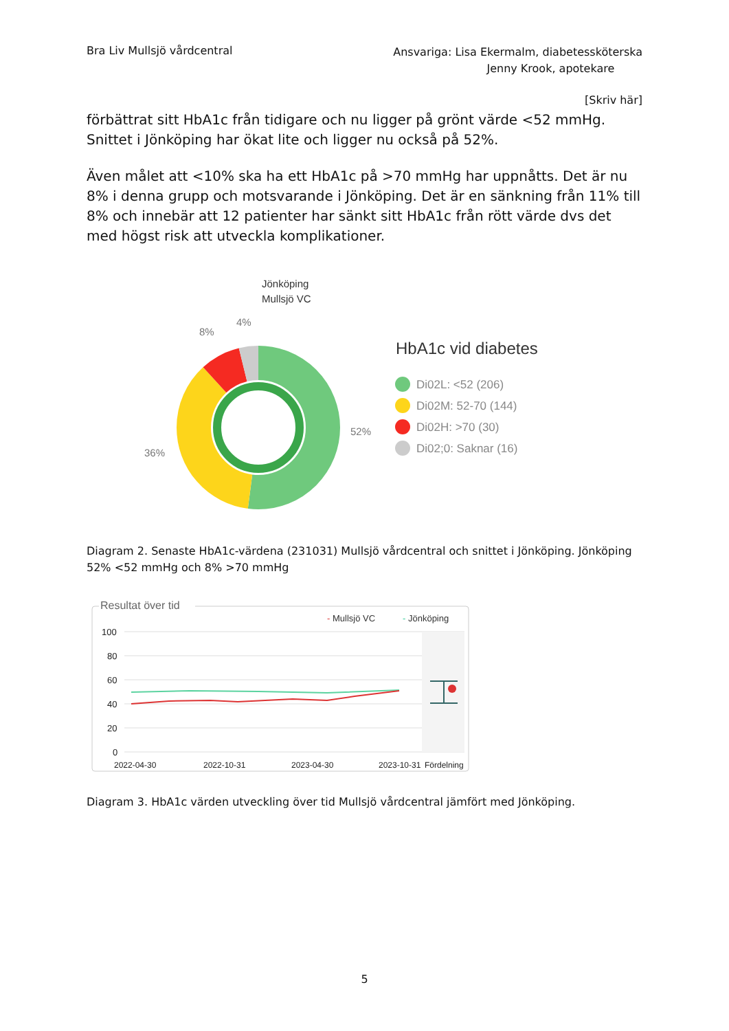Bra Liv Mullsjö vårdcentral
Ansvariga: Lisa Ekermalm, diabetessköterska
Jenny Krook, apotekare
[Skriv här]
förbättrat sitt HbA1c från tidigare och nu ligger på grönt värde <52 mmHg. Snittet i Jönköping har ökat lite och ligger nu också på 52%.
Även målet att <10% ska ha ett HbA1c på >70 mmHg har uppnåtts. Det är nu 8% i denna grupp och motsvarande i Jönköping. Det är en sänkning från 11% till 8% och innebär att 12 patienter har sänkt sitt HbA1c från rött värde dvs det med högst risk att utveckla komplikationer.
Jönköping
Mullsjö VC
4%
8%
36%
52%
HbA1c vid diabetes
Di02L: <52 (206)
Di02M: 52-70 (144)
Di02H: >70 (30)
Di02;0: Saknar (16)
Diagram 2. Senaste HbA1c-värdena (231031) Mullsjö vårdcentral och snittet i Jönköping. Jönköping 52% <52 mmHg och 8% >70 mmHg
Resultat över tid
- Mullsjö VC
- Jönköping
100
80
60
40
20
0
2022-04-30
2022-10-31
2023-04-30
2023-10-31
Fördelning
Diagram 3. HbA1c värden utveckling över tid Mullsjö vårdcentral jämfört med Jönköping.
5